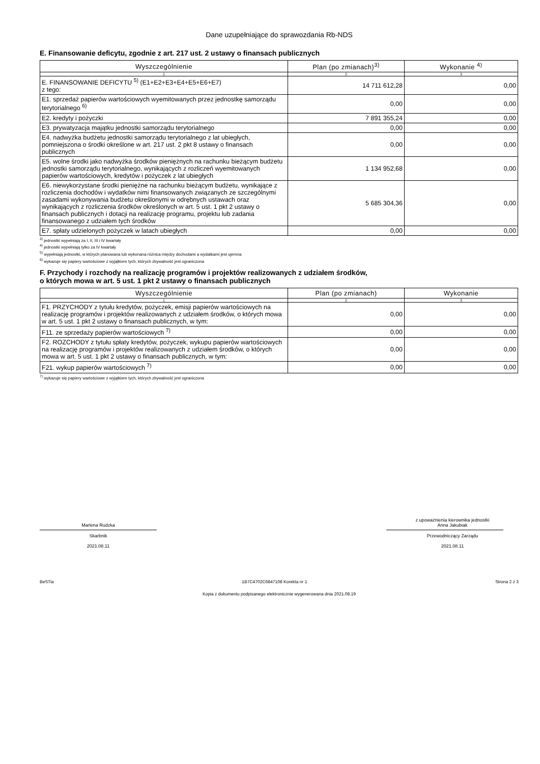Dane uzupełniające do sprawozdania Rb-NDS
E. Finansowanie deficytu, zgodnie z art. 217 ust. 2 ustawy o finansach publicznych
| Wyszczególnienie | Plan (po zmianach)<sup>3)</sup> | Wykonanie <sup>4)</sup> |
| --- | --- | --- |
| 1 | 2 | 3 |
| E. FINANSOWANIE DEFICYTU <sup>5)</sup> (E1+E2+E3+E4+E5+E6+E7) z tego: | 14 711 612,28 | 0,00 |
| E1. sprzedaż papierów wartościowych wyemitowanych przez jednostkę samorządu terytorialnego <sup>6)</sup> | 0,00 | 0,00 |
| E2. kredyty i pożyczki | 7 891 355,24 | 0,00 |
| E3. prywatyzacja majątku jednostki samorządu terytorialnego | 0,00 | 0,00 |
| E4. nadwyżka budżetu jednostki samorządu terytorialnego z lat ubiegłych, pomniejszona o środki określone w art. 217 ust. 2 pkt 8 ustawy o finansach publicznych | 0,00 | 0,00 |
| E5. wolne środki jako nadwyżka środków pieniężnych na rachunku bieżącym budżetu jednostki samorządu terytorialnego, wynikających z rozliczeń wyemitowanych papierów wartościowych, kredytów i pożyczek z lat ubiegłych | 1 134 952,68 | 0,00 |
| E6. niewykorzystane środki pieniężne na rachunku bieżącym budżetu, wynikające z rozliczenia dochodów i wydatków nimi finansowanych związanych ze szczególnymi zasadami wykonywania budżetu określonymi w odrębnych ustawach oraz wynikających z rozliczenia środków określonych w art. 5 ust. 1 pkt 2 ustawy o finansach publicznych i dotacji na realizację programu, projektu lub zadania finansowanego z udziałem tych środków | 5 685 304,36 | 0,00 |
| E7. spłaty udzielonych pożyczek w latach ubiegłych | 0,00 | 0,00 |
<sup>3)</sup> jednostki wypełniają za I, II, III i IV kwartały
<sup>4)</sup> jednostki wypełniają tylko za IV kwartały
<sup>5)</sup> wypełniają jednostki, w których planowana lub wykonana różnica między dochodami a wydatkami jest ujemna
<sup>6)</sup> wykazuje się papiery wartościowe z wyjątkiem tych, których zbywalność jest ograniczona
F. Przychody i rozchody na realizację programów i projektów realizowanych z udziałem środków,
o których mowa w art. 5 ust. 1 pkt 2 ustawy o finansach publicznych
| Wyszczególnienie | Plan (po zmianach) | Wykonanie |
| --- | --- | --- |
| 1 | 2 | 3 |
| F1. PRZYCHODY z tytułu kredytów, pożyczek, emisji papierów wartościowych na realizację programów i projektów realizowanych z udziałem środków, o których mowa w art. 5 ust. 1 pkt 2 ustawy o finansach publicznych, w tym: | 0,00 | 0,00 |
| F11. ze sprzedaży papierów wartościowych <sup>7)</sup> | 0,00 | 0,00 |
| F2. ROZCHODY z tytułu spłaty kredytów, pożyczek, wykupu papierów wartościowych na realizację programów i projektów realizowanych z udziałem środków, o których mowa w art. 5 ust. 1 pkt 2 ustawy o finansach publicznych, w tym: | 0,00 | 0,00 |
| F21. wykup papierów wartościowych <sup>7)</sup> | 0,00 | 0,00 |
<sup>7)</sup> wykazuje się papiery wartościowe z wyjątkiem tych, których zbywalność jest ograniczona
Marlena Rudzka
Skarbnik
2021.08.11
z upoważnienia kierownika jednostki
Anna Jakubiak
Przewodniczący Zarządu
2021.08.11
BeSTia 1B7C4702C6847108 Korekta nr 1 Strona 2 z 3
Kopia z dokumentu podpisanego elektronicznie wygenerowana dnia 2021.08.19